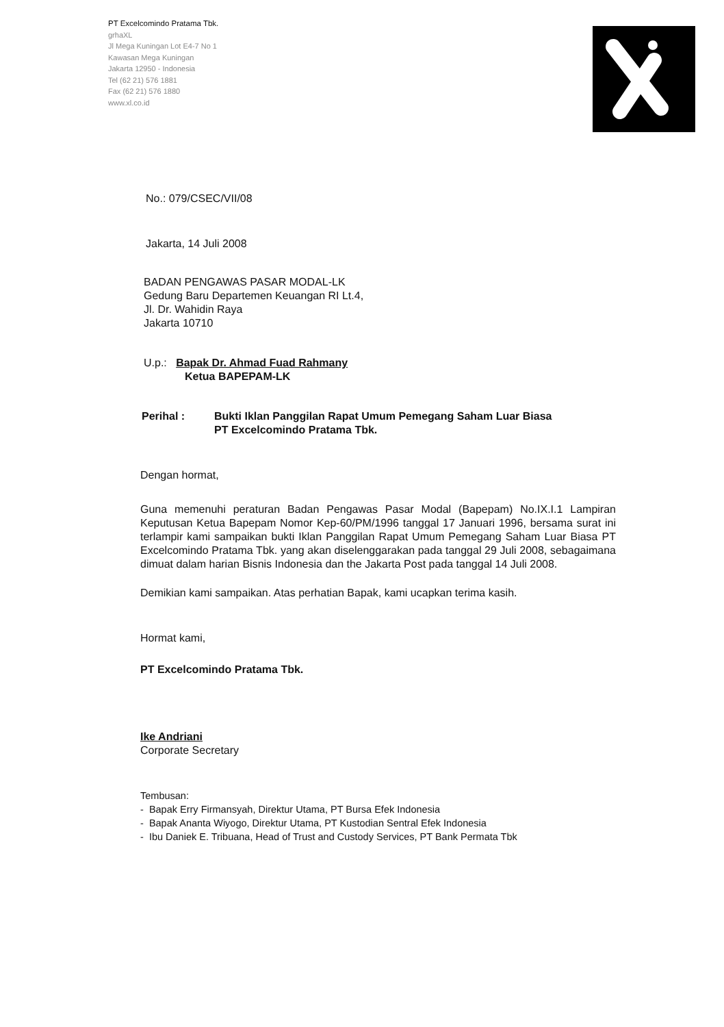PT Excelcomindo Pratama Tbk.
grhaXL
Jl Mega Kuningan Lot E4-7 No 1
Kawasan Mega Kuningan
Jakarta 12950 - Indonesia
Tel (62 21) 576 1881
Fax (62 21) 576 1880
www.xl.co.id
No.: 079/CSEC/VII/08
Jakarta, 14 Juli 2008
BADAN PENGAWAS PASAR MODAL-LK
Gedung Baru Departemen Keuangan RI Lt.4,
Jl. Dr. Wahidin Raya
Jakarta 10710
U.p.: Bapak Dr. Ahmad Fuad Rahmany
Ketua BAPEPAM-LK
Perihal : Bukti Iklan Panggilan Rapat Umum Pemegang Saham Luar Biasa
PT Excelcomindo Pratama Tbk.
Dengan hormat,
Guna memenuhi peraturan Badan Pengawas Pasar Modal (Bapepam) No.IX.I.1 Lampiran Keputusan Ketua Bapepam Nomor Kep-60/PM/1996 tanggal 17 Januari 1996, bersama surat ini terlampir kami sampaikan bukti Iklan Panggilan Rapat Umum Pemegang Saham Luar Biasa PT Excelcomindo Pratama Tbk. yang akan diselenggarakan pada tanggal 29 Juli 2008, sebagaimana dimuat dalam harian Bisnis Indonesia dan the Jakarta Post pada tanggal 14 Juli 2008.
Demikian kami sampaikan. Atas perhatian Bapak, kami ucapkan terima kasih.
Hormat kami,
PT Excelcomindo Pratama Tbk.
Ike Andriani
Corporate Secretary
Tembusan:
- Bapak Erry Firmansyah, Direktur Utama, PT Bursa Efek Indonesia
- Bapak Ananta Wiyogo, Direktur Utama, PT Kustodian Sentral Efek Indonesia
- Ibu Daniek E. Tribuana, Head of Trust and Custody Services, PT Bank Permata Tbk